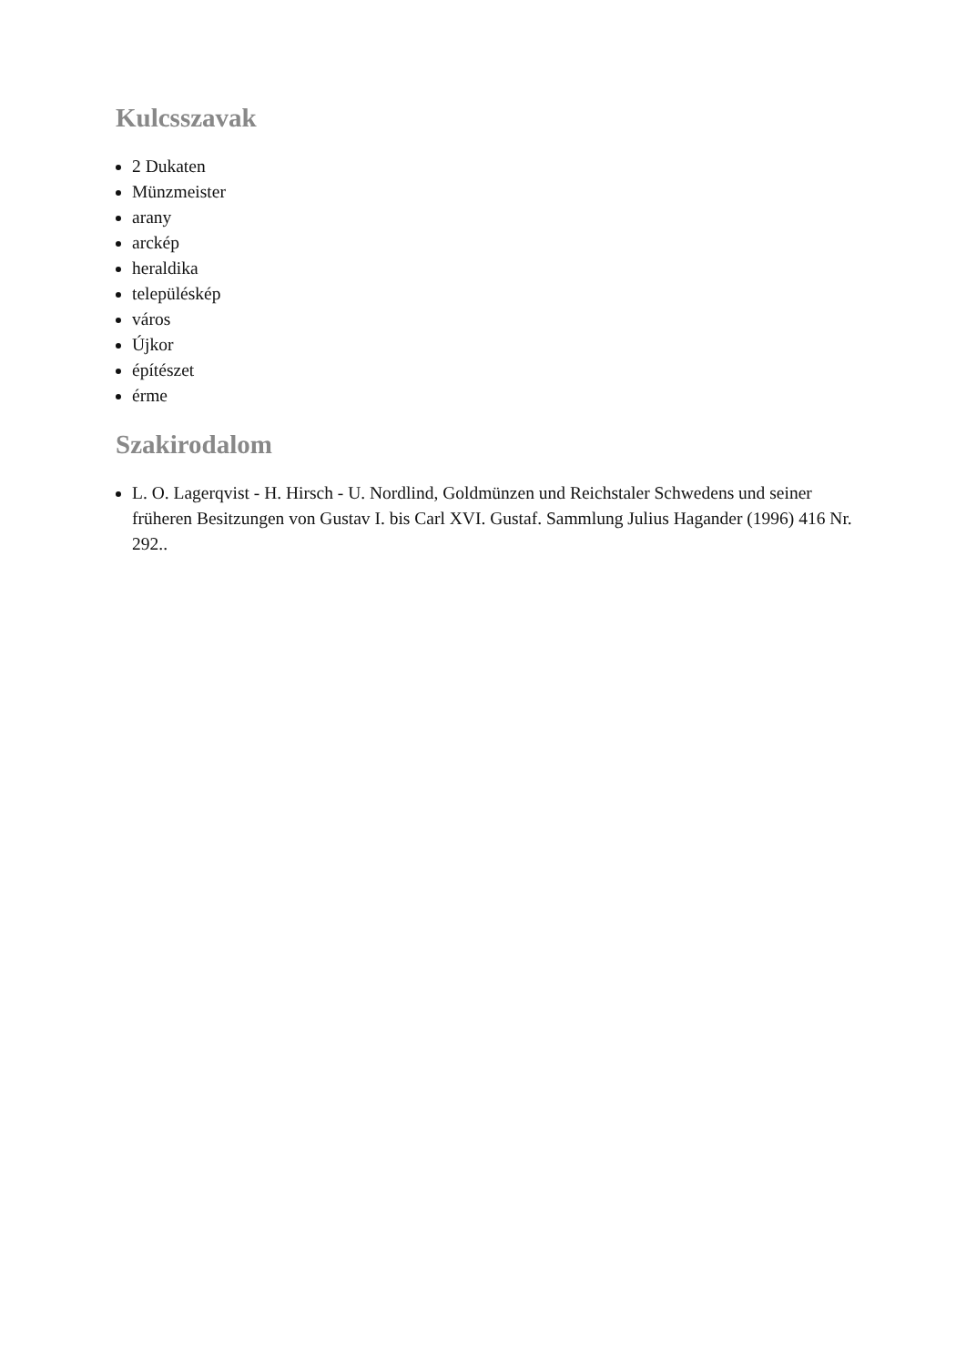Kulcsszavak
2 Dukaten
Münzmeister
arany
arckép
heraldika
településkép
város
Újkor
építészet
érme
Szakirodalom
L. O. Lagerqvist - H. Hirsch - U. Nordlind, Goldmünzen und Reichstaler Schwedens und seiner früheren Besitzungen von Gustav I. bis Carl XVI. Gustaf. Sammlung Julius Hagander (1996) 416 Nr. 292..